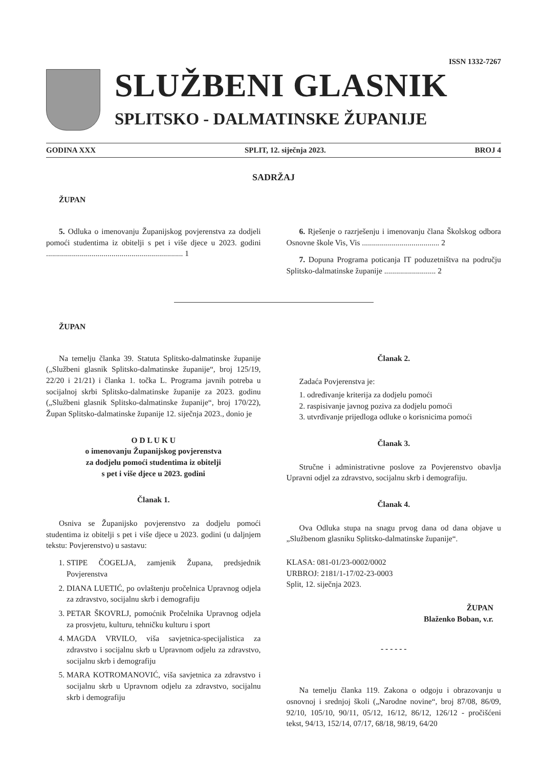ISSN 1332-7267
SLUŽBENI GLASNIK
SPLITSKO - DALMATINSKE ŽUPANIJE
GODINA XXX SPLIT, 12. siječnja 2023. BROJ 4
SADRŽAJ
ŽUPAN
5. Odluka o imenovanju Županijskog povjerenstva za dodjeli pomoći studentima iz obitelji s pet i više djece u 2023. godini ..................................................................... 1
6. Rješenje o razrješenju i imenovanju člana Školskog odbora Osnovne škole Vis, Vis ....................................... 2
7. Dopuna Programa poticanja IT poduzetništva na području Splitsko-dalmatinske županije .......................... 2
ŽUPAN
Na temelju članka 39. Statuta Splitsko-dalmatinske županije („Službeni glasnik Splitsko-dalmatinske županije“, broj 125/19, 22/20 i 21/21) i članka 1. točka L. Programa javnih potreba u socijalnoj skrbi Splitsko-dalmatinske županije za 2023. godinu („Službeni glasnik Splitsko-dalmatinske županije“, broj 170/22), Župan Splitsko-dalmatinske županije 12. siječnja 2023., donio je
O D L U K U
o imenovanju Županijskog povjerenstva
za dodjelu pomoći studentima iz obitelji
s pet i više djece u 2023. godini
Članak 1.
Osniva se Županijsko povjerenstvo za dodjelu pomoći studentima iz obitelji s pet i više djece u 2023. godini (u daljnjem tekstu: Povjerenstvo) u sastavu:
1. STIPE ČOGELJA, zamjenik Župana, predsjednik Povjerenstva
2. DIANA LUETIĆ, po ovlaštenju pročelnica Upravnog odjela za zdravstvo, socijalnu skrb i demografiju
3. PETAR ŠKOVRLJ, pomoćnik Pročelnika Upravnog odjela za prosvjetu, kulturu, tehničku kulturu i sport
4. MAGDA VRVILO, viša savjetnica-specijalistica za zdravstvo i socijalnu skrb u Upravnom odjelu za zdravstvo, socijalnu skrb i demografiju
5. MARA KOTROMANOVIĆ, viša savjetnica za zdravstvo i socijalnu skrb u Upravnom odjelu za zdravstvo, socijalnu skrb i demografiju
Članak 2.
Zadaća Povjerenstva je:
1. određivanje kriterija za dodjelu pomoći
2. raspisivanje javnog poziva za dodjelu pomoći
3. utvrđivanje prijedloga odluke o korisnicima pomoći
Članak 3.
Stručne i administrativne poslove za Povjerenstvo obavlja Upravni odjel za zdravstvo, socijalnu skrb i demografiju.
Članak 4.
Ova Odluka stupa na snagu prvog dana od dana objave u „Službenom glasniku Splitsko-dalmatinske županije“.
KLASA: 081-01/23-0002/0002
URBROJ: 2181/1-17/02-23-0003
Split, 12. siječnja 2023.
ŽUPAN
Blaženko Boban, v.r.
- - - - - -
Na temelju članka 119. Zakona o odgoju i obrazovanju u osnovnoj i srednjoj školi („Narodne novine“, broj 87/08, 86/09, 92/10, 105/10, 90/11, 05/12, 16/12, 86/12, 126/12 - pročišćeni tekst, 94/13, 152/14, 07/17, 68/18, 98/19, 64/20